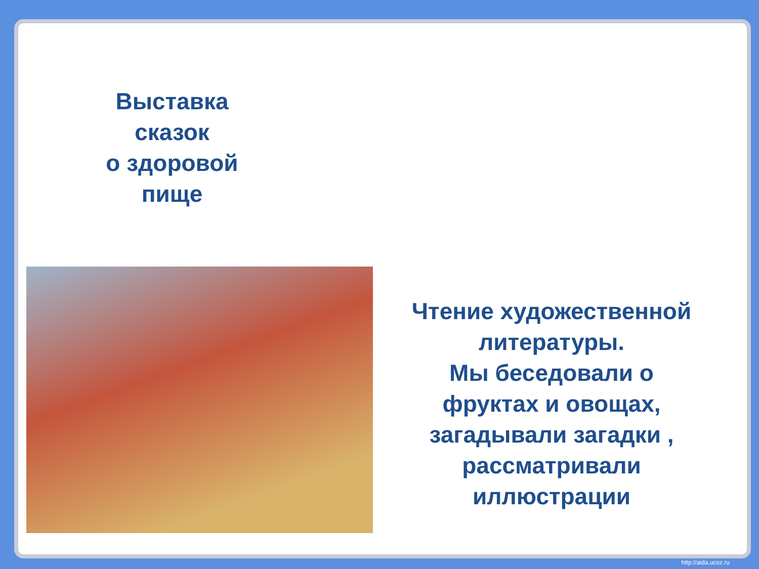Выставка
сказок
о здоровой
пище
Чтение художественной литературы.
Мы беседовали о фруктах и овощах, загадывали загадки , рассматривали иллюстрации
http://aida.ucoz.ru